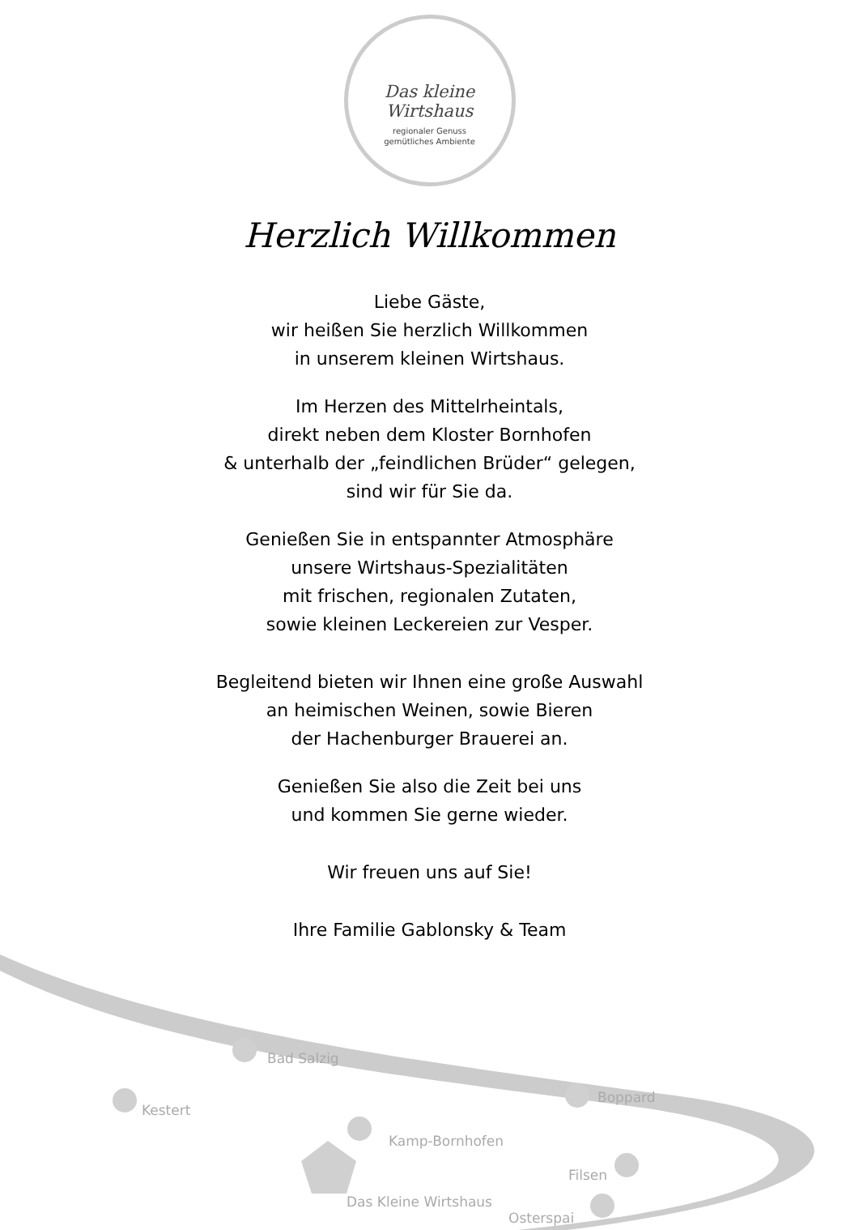Das kleine Wirtshaus
regionaler Genuss
gemütliches Ambiente
Herzlich Willkommen
Liebe Gäste,
wir heißen Sie herzlich Willkommen
in unserem kleinen Wirtshaus.
Im Herzen des Mittelrheintals,
direkt neben dem Kloster Bornhofen
& unterhalb der „feindlichen Brüder“ gelegen,
sind wir für Sie da.
Genießen Sie in entspannter Atmosphäre
unsere Wirtshaus-Spezialitäten
mit frischen, regionalen Zutaten,
sowie kleinen Leckereien zur Vesper.
Begleitend bieten wir Ihnen eine große Auswahl
an heimischen Weinen, sowie Bieren
der Hachenburger Brauerei an.
Genießen Sie also die Zeit bei uns
und kommen Sie gerne wieder.
Wir freuen uns auf Sie!
Ihre Familie Gablonsky & Team
Bad Salzig
Kestert
Boppard
Kamp-Bornhofen
Filsen
Das Kleine Wirtshaus
Osterspai